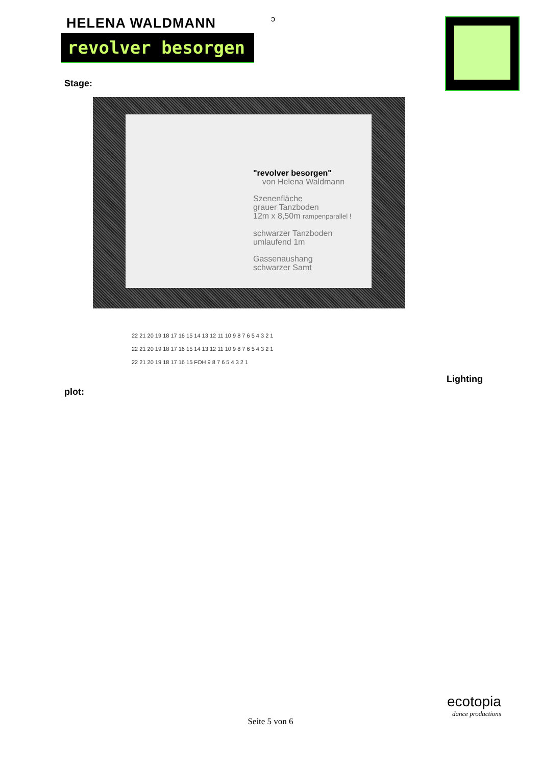ↄ
HELENA WALDMANN
revolver besorgen
Stage:
"revolver besorgen"
von Helena Waldmann
Szenenfläche
grauer Tanzboden
12m x 8,50m rampenparallel !
schwarzer Tanzboden
umlaufend 1m
Gassenaushang
schwarzer Samt
22 21 20 19 18 17 16 15 14 13 12 11 10 9 8 7 6 5 4 3 2 1
22 21 20 19 18 17 16 15 14 13 12 11 10 9 8 7 6 5 4 3 2 1
22 21 20 19 18 17 16 15 FOH 9 8 7 6 5 4 3 2 1
Lighting
plot:
ecotopia
dance productions
Seite 5 von 6